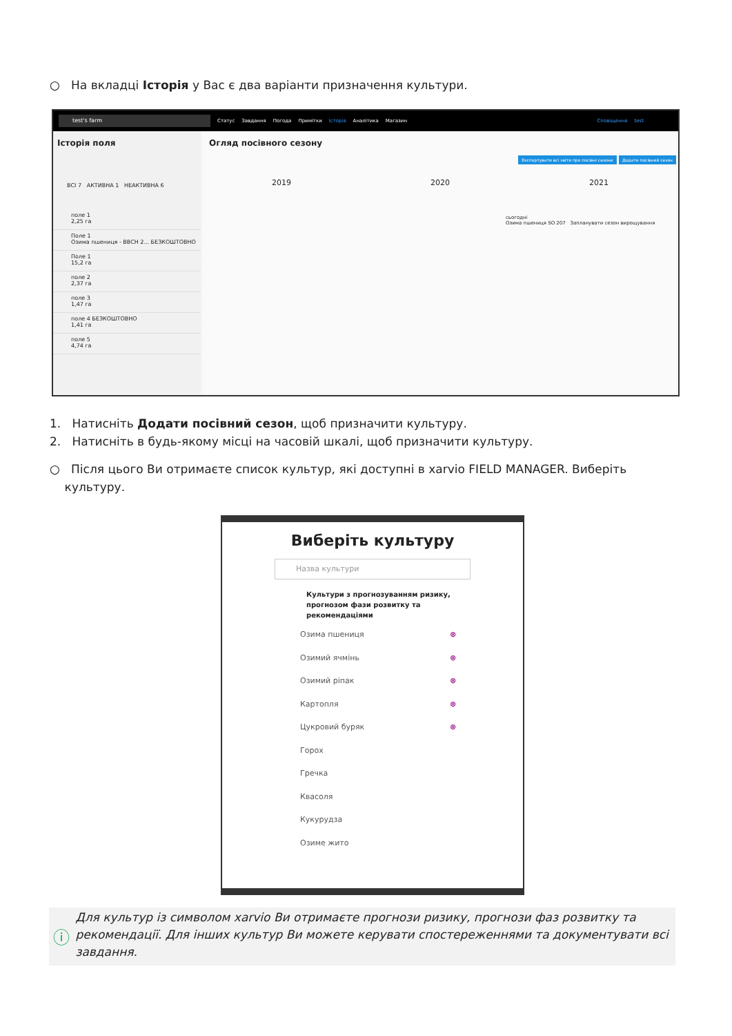○ На вкладці Історія у Вас є два варіанти призначення культури.
test's farm
Статус Завдання Погода Примітки Історія Аналітика Магазин Сповіщення test
Історія поля
ВСІ 7 АКТИВНА 1 НЕАКТИВНА 6
поле 1
2,25 га
Поле 1
Озима пшениця - BBCH 2... БЕЗКОШТОВНО
Поле 1
15,2 га
поле 2
2,37 га
поле 3
1,47 га
поле 4 БЕЗКОШТОВНО
1,41 га
поле 5
4,74 га
Огляд посівного сезону
Експортувати всі звіти про посівні сезони Додати посівний сезон
2019 2020 2021
сьогодні
Озима пшениця SO 207 Запланувати сезон вирощування
1. Натисніть Додати посівний сезон, щоб призначити культуру.
2. Натисніть в будь-якому місці на часовій шкалі, щоб призначити культуру.
○ Після цього Ви отримаєте список культур, які доступні в xarvio FIELD MANAGER. Виберіть культуру.
Виберіть культуру
Назва культури
Культури з прогнозуванням ризику,
прогнозом фази розвитку та
рекомендаціями
Озима пшениця ⊗
Озимий ячмінь ⊗
Озимий ріпак ⊗
Картопля ⊗
Цукровий буряк ⊗
Горох
Гречка
Квасоля
Кукурудза
Озиме жито
ⓘ
Для культур із символом xarvio Ви отримаєте прогнози ризику, прогнози фаз розвитку та рекомендації. Для інших культур Ви можете керувати спостереженнями та документувати всі завдання.